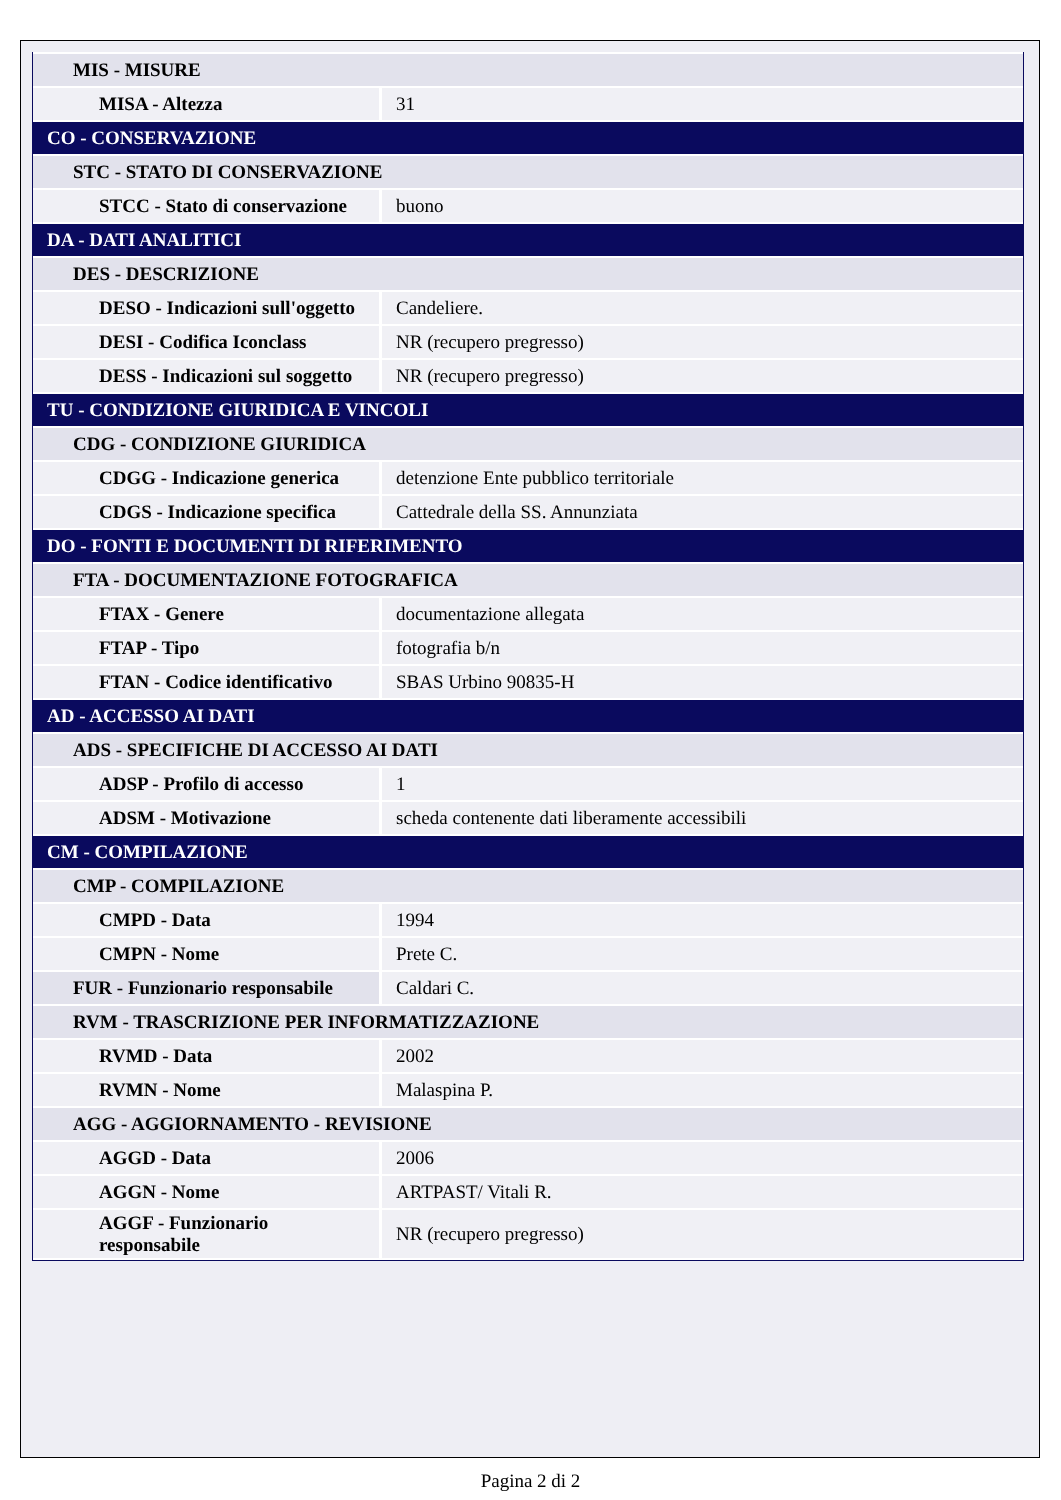| MIS - MISURE | |
| MISA - Altezza | 31 |
| CO - CONSERVAZIONE | |
| STC - STATO DI CONSERVAZIONE | |
| STCC - Stato di conservazione | buono |
| DA - DATI ANALITICI | |
| DES - DESCRIZIONE | |
| DESO - Indicazioni sull'oggetto | Candeliere. |
| DESI - Codifica Iconclass | NR (recupero pregresso) |
| DESS - Indicazioni sul soggetto | NR (recupero pregresso) |
| TU - CONDIZIONE GIURIDICA E VINCOLI | |
| CDG - CONDIZIONE GIURIDICA | |
| CDGG - Indicazione generica | detenzione Ente pubblico territoriale |
| CDGS - Indicazione specifica | Cattedrale della SS. Annunziata |
| DO - FONTI E DOCUMENTI DI RIFERIMENTO | |
| FTA - DOCUMENTAZIONE FOTOGRAFICA | |
| FTAX - Genere | documentazione allegata |
| FTAP - Tipo | fotografia b/n |
| FTAN - Codice identificativo | SBAS Urbino 90835-H |
| AD - ACCESSO AI DATI | |
| ADS - SPECIFICHE DI ACCESSO AI DATI | |
| ADSP - Profilo di accesso | 1 |
| ADSM - Motivazione | scheda contenente dati liberamente accessibili |
| CM - COMPILAZIONE | |
| CMP - COMPILAZIONE | |
| CMPD - Data | 1994 |
| CMPN - Nome | Prete C. |
| FUR - Funzionario responsabile | Caldari C. |
| RVM - TRASCRIZIONE PER INFORMATIZZAZIONE | |
| RVMD - Data | 2002 |
| RVMN - Nome | Malaspina P. |
| AGG - AGGIORNAMENTO - REVISIONE | |
| AGGD - Data | 2006 |
| AGGN - Nome | ARTPAST/ Vitali R. |
| AGGF - Funzionario responsabile | NR (recupero pregresso) |
Pagina 2 di 2